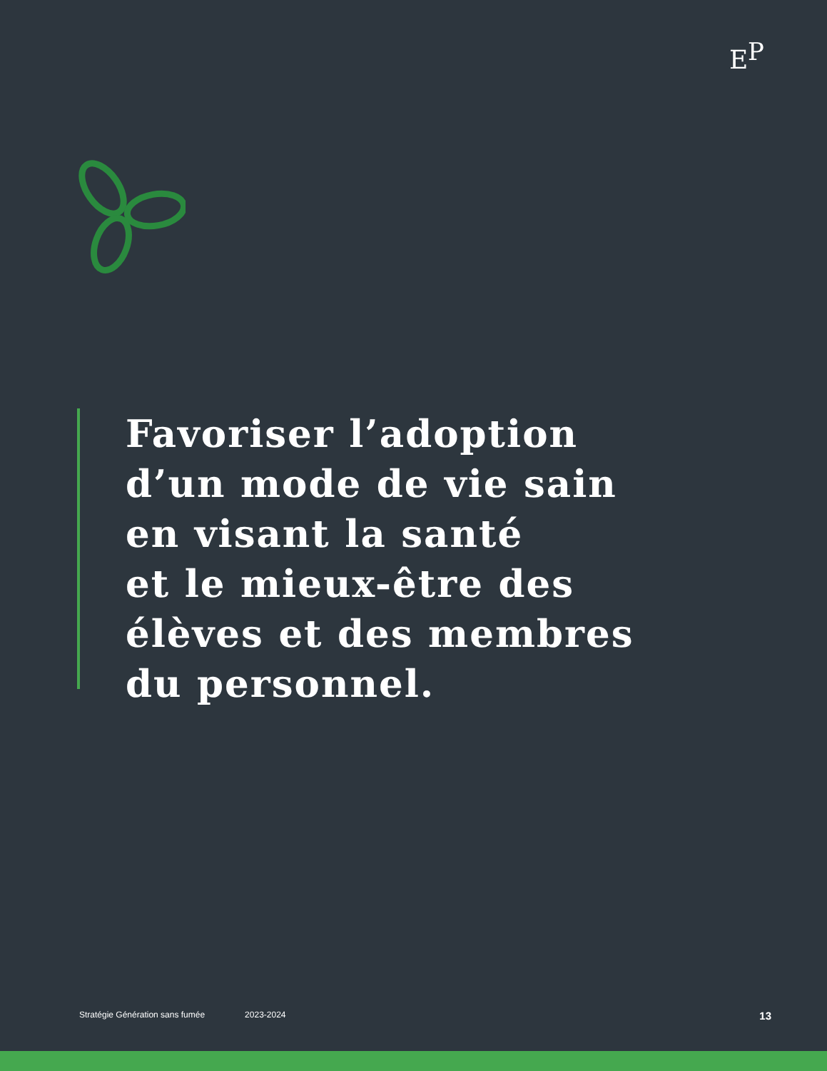E
P
Favoriser l’adoption
d’un mode de vie sain
en visant la santé
et le mieux-être des
élèves et des membres
du personnel.
Stratégie Génération sans fumée 2023-2024 13